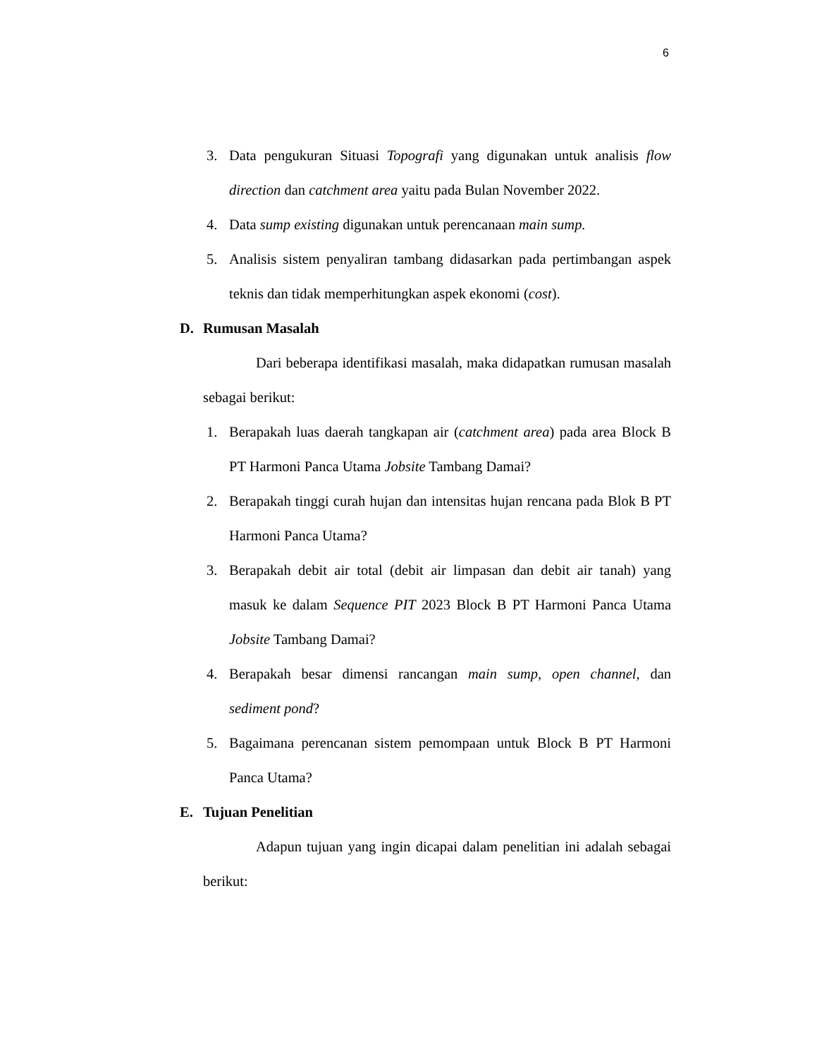6
3. Data pengukuran Situasi Topografi yang digunakan untuk analisis flow direction dan catchment area yaitu pada Bulan November 2022.
4. Data sump existing digunakan untuk perencanaan main sump.
5. Analisis sistem penyaliran tambang didasarkan pada pertimbangan aspek teknis dan tidak memperhitungkan aspek ekonomi (cost).
D. Rumusan Masalah
Dari beberapa identifikasi masalah, maka didapatkan rumusan masalah sebagai berikut:
1. Berapakah luas daerah tangkapan air (catchment area) pada area Block B PT Harmoni Panca Utama Jobsite Tambang Damai?
2. Berapakah tinggi curah hujan dan intensitas hujan rencana pada Blok B PT Harmoni Panca Utama?
3. Berapakah debit air total (debit air limpasan dan debit air tanah) yang masuk ke dalam Sequence PIT 2023 Block B PT Harmoni Panca Utama Jobsite Tambang Damai?
4. Berapakah besar dimensi rancangan main sump, open channel, dan sediment pond?
5. Bagaimana perencanan sistem pemompaan untuk Block B PT Harmoni Panca Utama?
E. Tujuan Penelitian
Adapun tujuan yang ingin dicapai dalam penelitian ini adalah sebagai berikut: